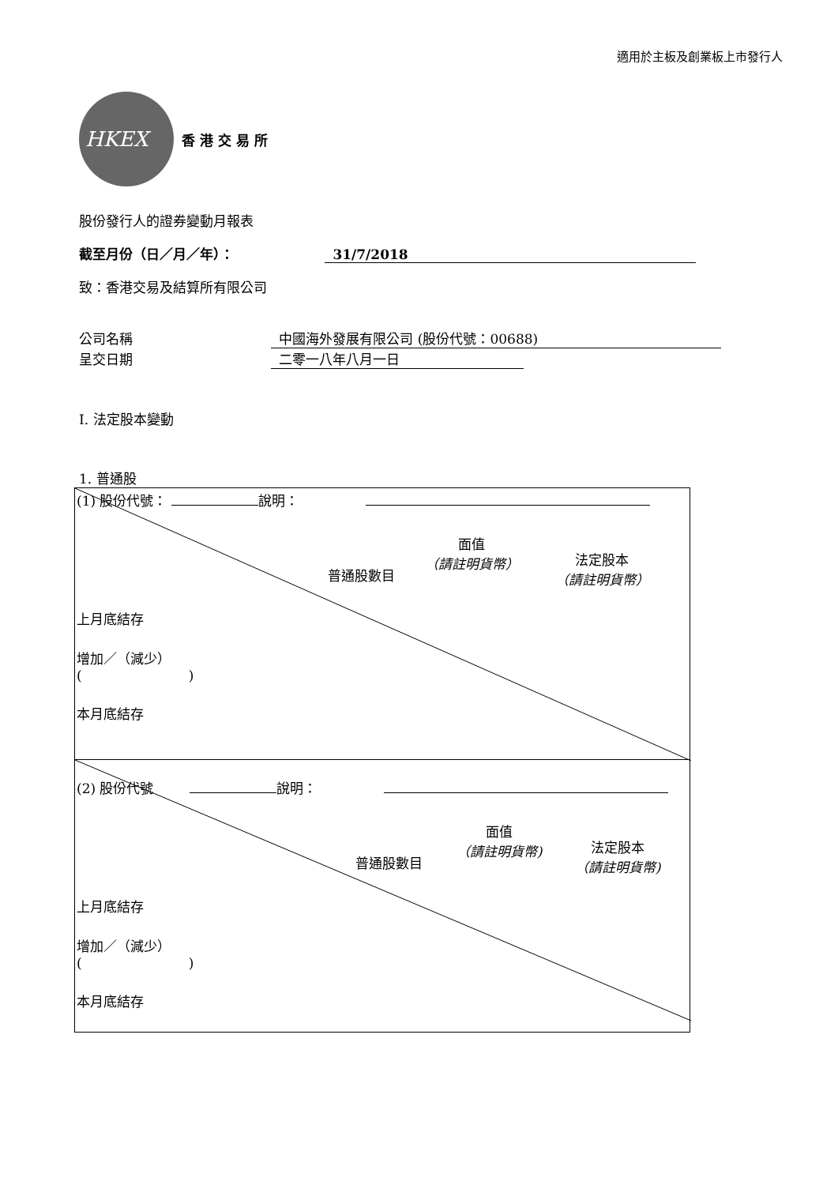適用於主板及創業板上市發行人
HKEX
香 港 交 易 所
股份發行人的證券變動月報表
截至月份（日／月／年）： 31/7/2018
致：香港交易及結算所有限公司
公司名稱 中國海外發展有限公司 (股份代號：00688)
呈交日期 二零一八年八月一日
I. 法定股本變動
1. 普通股
(1) 股份代號： 說明：
普通股數目
面值
（請註明貨幣）
法定股本
（請註明貨幣）
上月底結存
增加／（減少）
( )
本月底結存
(2) 股份代號 說明：
普通股數目
面值
（請註明貨幣)
法定股本
（請註明貨幣)
上月底結存
增加／（減少）
( )
本月底結存